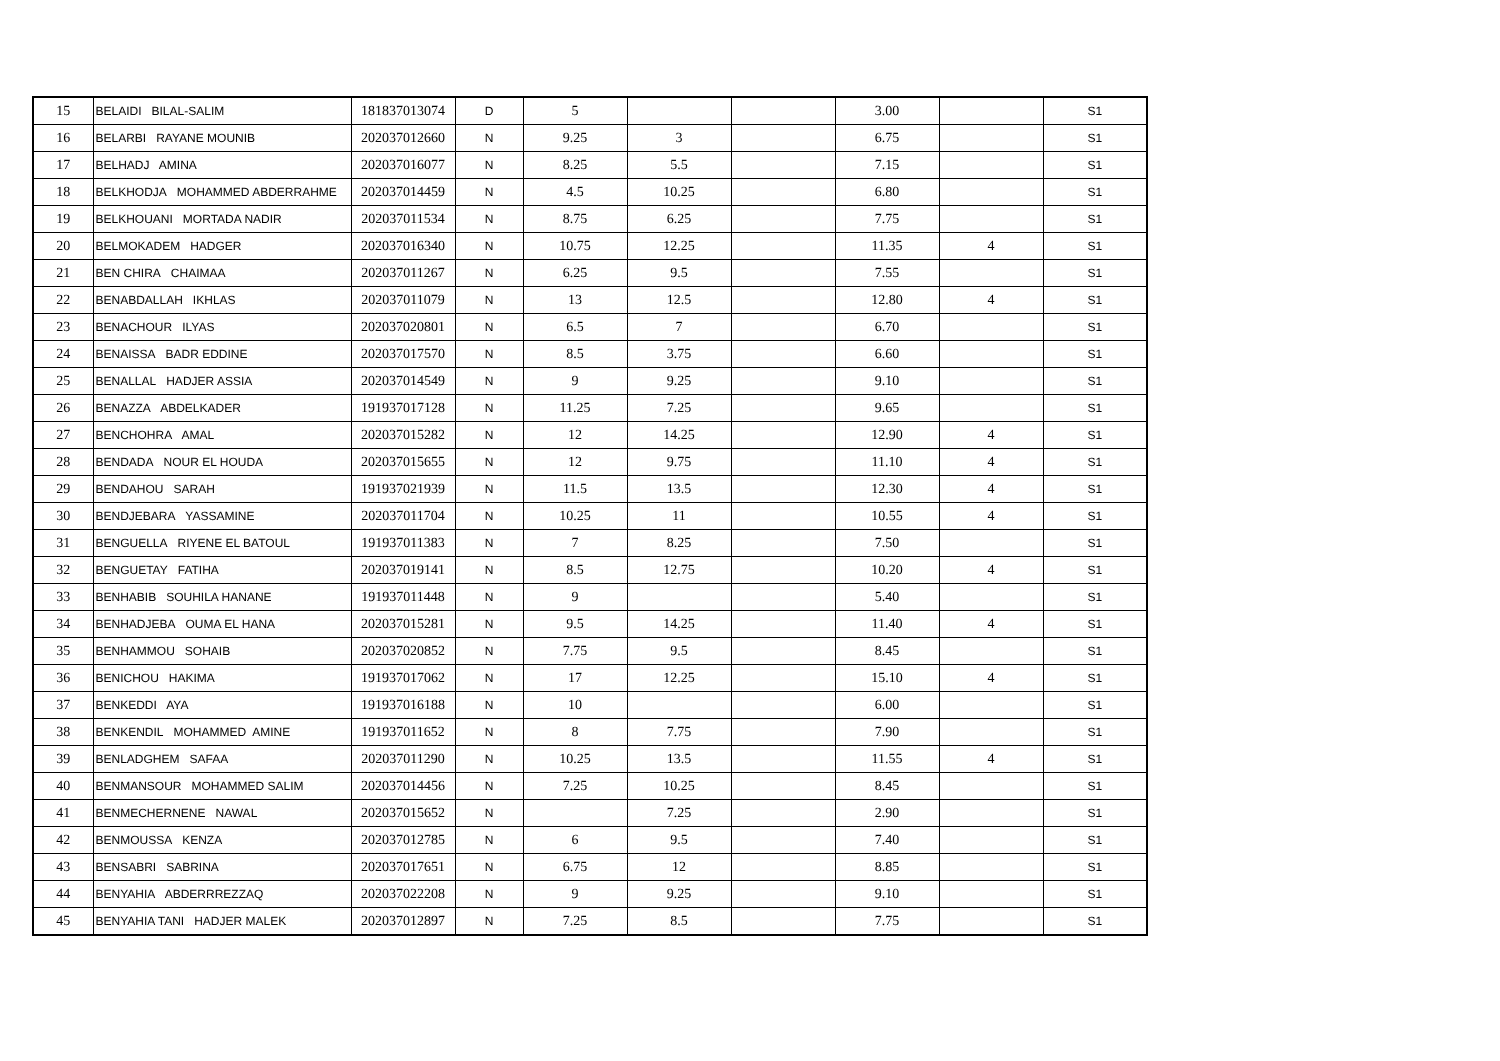| 15 | BELAIDI BILAL-SALIM | 181837013074 | D | 5 | | | 3.00 | | S1 |
| 16 | BELARBI RAYANE MOUNIB | 202037012660 | N | 9.25 | 3 | | 6.75 | | S1 |
| 17 | BELHADJ AMINA | 202037016077 | N | 8.25 | 5.5 | | 7.15 | | S1 |
| 18 | BELKHODJA MOHAMMED ABDERRAHME | 202037014459 | N | 4.5 | 10.25 | | 6.80 | | S1 |
| 19 | BELKHOUANI MORTADA NADIR | 202037011534 | N | 8.75 | 6.25 | | 7.75 | | S1 |
| 20 | BELMOKADEM HADGER | 202037016340 | N | 10.75 | 12.25 | | 11.35 | 4 | S1 |
| 21 | BEN CHIRA CHAIMAA | 202037011267 | N | 6.25 | 9.5 | | 7.55 | | S1 |
| 22 | BENABDALLAH IKHLAS | 202037011079 | N | 13 | 12.5 | | 12.80 | 4 | S1 |
| 23 | BENACHOUR ILYAS | 202037020801 | N | 6.5 | 7 | | 6.70 | | S1 |
| 24 | BENAISSA BADR EDDINE | 202037017570 | N | 8.5 | 3.75 | | 6.60 | | S1 |
| 25 | BENALLAL HADJER ASSIA | 202037014549 | N | 9 | 9.25 | | 9.10 | | S1 |
| 26 | BENAZZA ABDELKADER | 191937017128 | N | 11.25 | 7.25 | | 9.65 | | S1 |
| 27 | BENCHOHRA AMAL | 202037015282 | N | 12 | 14.25 | | 12.90 | 4 | S1 |
| 28 | BENDADA NOUR EL HOUDA | 202037015655 | N | 12 | 9.75 | | 11.10 | 4 | S1 |
| 29 | BENDAHOU SARAH | 191937021939 | N | 11.5 | 13.5 | | 12.30 | 4 | S1 |
| 30 | BENDJEBARA YASSAMINE | 202037011704 | N | 10.25 | 11 | | 10.55 | 4 | S1 |
| 31 | BENGUELLA RIYENE EL BATOUL | 191937011383 | N | 7 | 8.25 | | 7.50 | | S1 |
| 32 | BENGUETAY FATIHA | 202037019141 | N | 8.5 | 12.75 | | 10.20 | 4 | S1 |
| 33 | BENHABIB SOUHILA HANANE | 191937011448 | N | 9 | | | 5.40 | | S1 |
| 34 | BENHADJEBA OUMA EL HANA | 202037015281 | N | 9.5 | 14.25 | | 11.40 | 4 | S1 |
| 35 | BENHAMMOU SOHAIB | 202037020852 | N | 7.75 | 9.5 | | 8.45 | | S1 |
| 36 | BENICHOU HAKIMA | 191937017062 | N | 17 | 12.25 | | 15.10 | 4 | S1 |
| 37 | BENKEDDI AYA | 191937016188 | N | 10 | | | 6.00 | | S1 |
| 38 | BENKENDIL MOHAMMED AMINE | 191937011652 | N | 8 | 7.75 | | 7.90 | | S1 |
| 39 | BENLADGHEM SAFAA | 202037011290 | N | 10.25 | 13.5 | | 11.55 | 4 | S1 |
| 40 | BENMANSOUR MOHAMMED SALIM | 202037014456 | N | 7.25 | 10.25 | | 8.45 | | S1 |
| 41 | BENMECHERNENE NAWAL | 202037015652 | N | | 7.25 | | 2.90 | | S1 |
| 42 | BENMOUSSA KENZA | 202037012785 | N | 6 | 9.5 | | 7.40 | | S1 |
| 43 | BENSABRI SABRINA | 202037017651 | N | 6.75 | 12 | | 8.85 | | S1 |
| 44 | BENYAHIA ABDERRREZZAQ | 202037022208 | N | 9 | 9.25 | | 9.10 | | S1 |
| 45 | BENYAHIA TANI HADJER MALEK | 202037012897 | N | 7.25 | 8.5 | | 7.75 | | S1 |